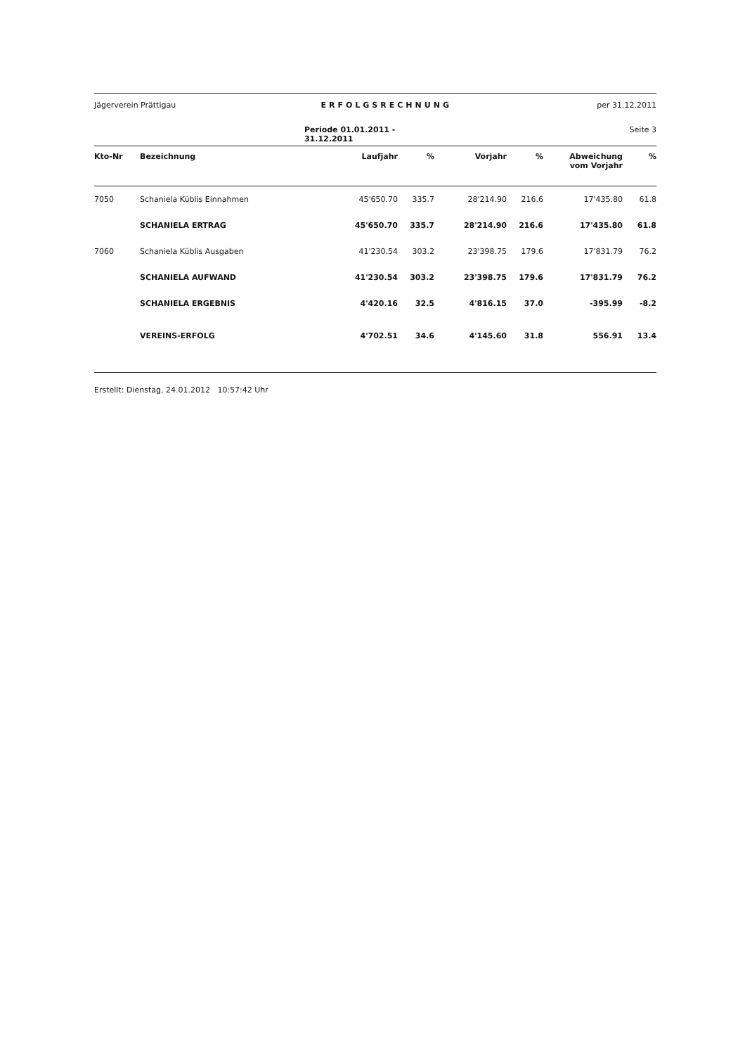Jägerverein Prättigau ERFOLGSRECHNUNG per 31.12.2011
Periode 01.01.2011 - 31.12.2011 Seite 3
| Kto-Nr | Bezeichnung | Laufjahr | % | Vorjahr | % | Abweichung vom Vorjahr | % |
| --- | --- | --- | --- | --- | --- | --- | --- |
| 7050 | Schaniela Küblis Einnahmen | 45'650.70 | 335.7 | 28'214.90 | 216.6 | 17'435.80 | 61.8 |
| | SCHANIELA ERTRAG | 45'650.70 | 335.7 | 28'214.90 | 216.6 | 17'435.80 | 61.8 |
| 7060 | Schaniela Küblis Ausgaben | 41'230.54 | 303.2 | 23'398.75 | 179.6 | 17'831.79 | 76.2 |
| | SCHANIELA AUFWAND | 41'230.54 | 303.2 | 23'398.75 | 179.6 | 17'831.79 | 76.2 |
| | SCHANIELA ERGEBNIS | 4'420.16 | 32.5 | 4'816.15 | 37.0 | -395.99 | -8.2 |
| | VEREINS-ERFOLG | 4'702.51 | 34.6 | 4'145.60 | 31.8 | 556.91 | 13.4 |
Erstellt: Dienstag, 24.01.2012 10:57:42 Uhr